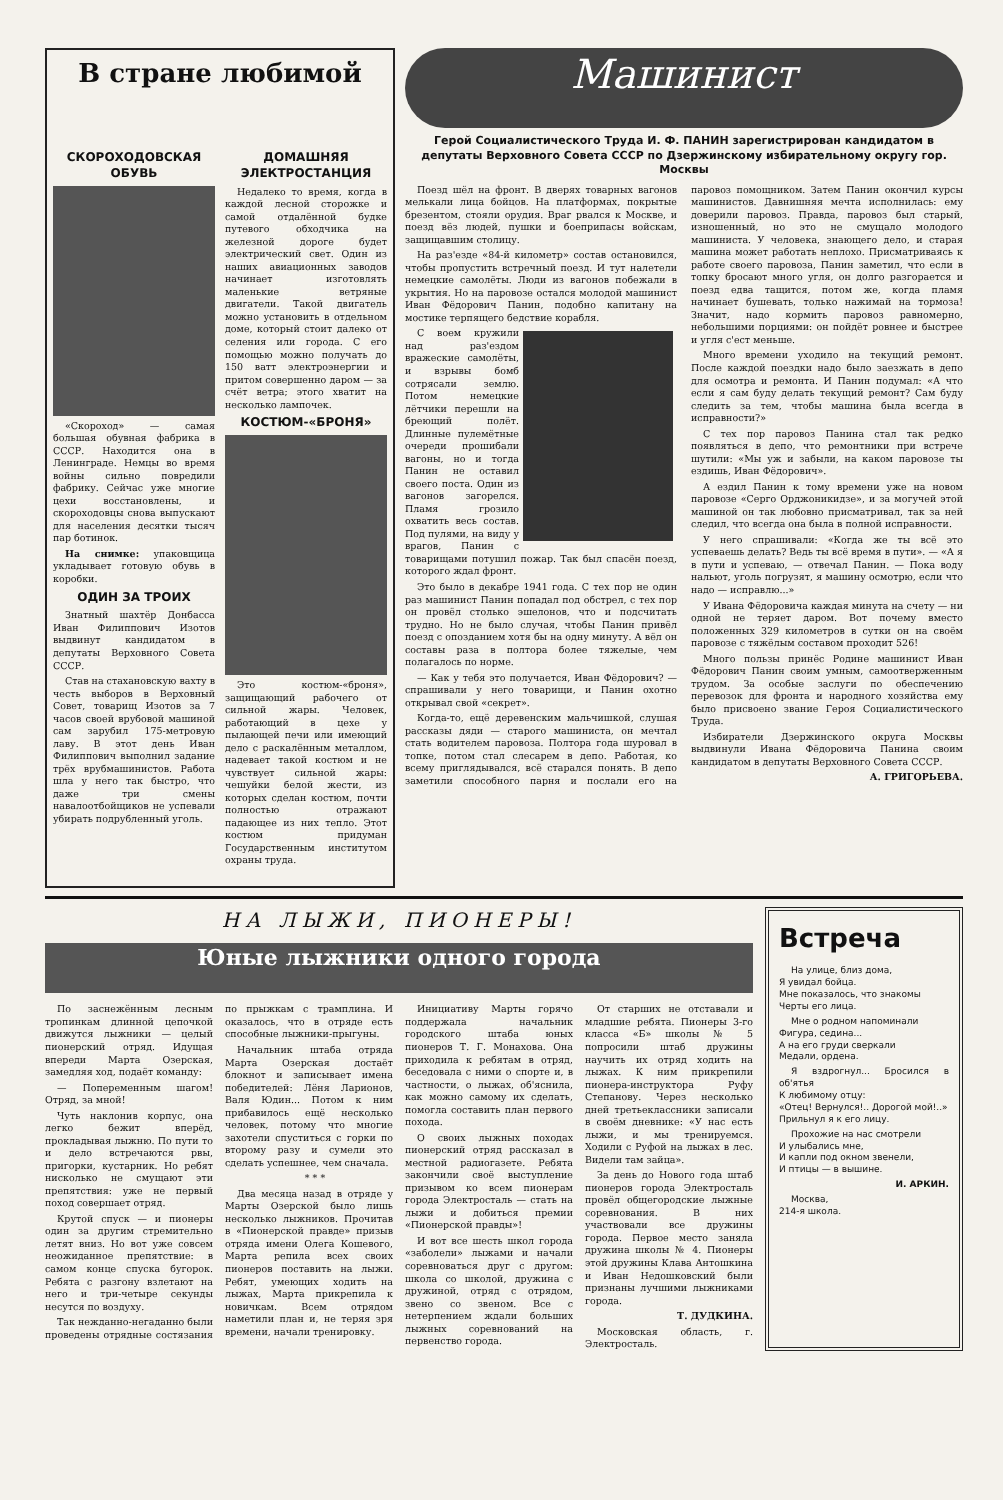В стране любимой
СКОРОХОДОВСКАЯ ОБУВЬ
«Скороход» — самая большая обувная фабрика в СССР. Находится она в Ленинграде. Немцы во время войны сильно повредили фабрику. Сейчас уже многие цехи восстановлены, и скороходовцы снова выпускают для населения десятки тысяч пар ботинок.
На снимке: упаковщица укладывает готовую обувь в коробки.
ОДИН ЗА ТРОИХ
Знатный шахтёр Донбасса Иван Филиппович Изотов выдвинут кандидатом в депутаты Верховного Совета СССР.
Став на стахановскую вахту в честь выборов в Верховный Совет, товарищ Изотов за 7 часов своей врубовой машиной сам зарубил 175-метровую лаву. В этот день Иван Филиппович выполнил задание трёх врубмашинистов. Работа шла у него так быстро, что даже три смены навалоотбойщиков не успевали убирать подрубленный уголь.
ДОМАШНЯЯ ЭЛЕКТРОСТАНЦИЯ
Недалеко то время, когда в каждой лесной сторожке и самой отдалённой будке путевого обходчика на железной дороге будет электрический свет. Один из наших авиационных заводов начинает изготовлять маленькие ветряные двигатели. Такой двигатель можно установить в отдельном доме, который стоит далеко от селения или города. С его помощью можно получать до 150 ватт электроэнергии и притом совершенно даром — за счёт ветра; этого хватит на несколько лампочек.
КОСТЮМ-«БРОНЯ»
Это костюм-«броня», защищающий рабочего от сильной жары. Человек, работающий в цехе у пылающей печи или имеющий дело с раскалённым металлом, надевает такой костюм и не чувствует сильной жары: чешуйки белой жести, из которых сделан костюм, почти полностью отражают падающее из них тепло. Этот костюм придуман Государственным институтом охраны труда.
Машинист
Герой Социалистического Труда И. Ф. ПАНИН зарегистрирован кандидатом в депутаты Верховного Совета СССР по Дзержинскому избирательному округу гор. Москвы
Поезд шёл на фронт. В дверях товарных вагонов мелькали лица бойцов. На платформах, покрытые брезентом, стояли орудия. Враг рвался к Москве, и поезд вёз людей, пушки и боеприпасы войскам, защищавшим столицу.
На раз'езде «84-й километр» состав остановился, чтобы пропустить встречный поезд. И тут налетели немецкие самолёты. Люди из вагонов побежали в укрытия. Но на паровозе остался молодой машинист Иван Фёдорович Панин, подобно капитану на мостике терпящего бедствие корабля.
С воем кружили над раз'ездом вражеские самолёты, и взрывы бомб сотрясали землю. Потом немецкие лётчики перешли на бреющий полёт. Длинные пулемётные очереди прошибали вагоны, но и тогда Панин не оставил своего поста. Один из вагонов загорелся. Пламя грозило охватить весь состав. Под пулями, на виду у врагов, Панин с товарищами потушил пожар. Так был спасён поезд, которого ждал фронт.
Это было в декабре 1941 года. С тех пор не один раз машинист Панин попадал под обстрел, с тех пор он провёл столько эшелонов, что и подсчитать трудно. Но не было случая, чтобы Панин привёл поезд с опозданием хотя бы на одну минуту. А вёл он составы раза в полтора более тяжелые, чем полагалось по норме.
— Как у тебя это получается, Иван Фёдорович? — спрашивали у него товарищи, и Панин охотно открывал свой «секрет».
Когда-то, ещё деревенским мальчишкой, слушая рассказы дяди — старого машиниста, он мечтал стать водителем паровоза. Полтора года шуровал в топке, потом стал слесарем в депо. Работая, ко всему приглядывался, всё старался понять. В депо заметили способного парня и послали его на паровоз помощником. Затем Панин окончил курсы машинистов. Давнишняя мечта исполнилась: ему доверили паровоз. Правда, паровоз был старый, изношенный, но это не смущало молодого машиниста. У человека, знающего дело, и старая машина может работать неплохо. Присматриваясь к работе своего паровоза, Панин заметил, что если в топку бросают много угля, он долго разгорается и поезд едва тащится, потом же, когда пламя начинает бушевать, только нажимай на тормоза! Значит, надо кормить паровоз равномерно, небольшими порциями: он пойдёт ровнее и быстрее и угля с'ест меньше.
Много времени уходило на текущий ремонт. После каждой поездки надо было заезжать в депо для осмотра и ремонта. И Панин подумал: «А что если я сам буду делать текущий ремонт? Сам буду следить за тем, чтобы машина была всегда в исправности?»
С тех пор паровоз Панина стал так редко появляться в депо, что ремонтники при встрече шутили: «Мы уж и забыли, на каком паровозе ты ездишь, Иван Фёдорович».
А ездил Панин к тому времени уже на новом паровозе «Серго Орджоникидзе», и за могучей этой машиной он так любовно присматривал, так за ней следил, что всегда она была в полной исправности.
У него спрашивали: «Когда же ты всё это успеваешь делать? Ведь ты всё время в пути». — «А я в пути и успеваю, — отвечал Панин. — Пока воду нальют, уголь погрузят, я машину осмотрю, если что надо — исправлю...»
У Ивана Фёдоровича каждая минута на счету — ни одной не теряет даром. Вот почему вместо положенных 329 километров в сутки он на своём паровозе с тяжёлым составом проходит 526!
Много пользы принёс Родине машинист Иван Фёдорович Панин своим умным, самоотверженным трудом. За особые заслуги по обеспечению перевозок для фронта и народного хозяйства ему было присвоено звание Героя Социалистического Труда.
Избиратели Дзержинского округа Москвы выдвинули Ивана Фёдоровича Панина своим кандидатом в депутаты Верховного Совета СССР.
А. ГРИГОРЬЕВА.
НА ЛЫЖИ, ПИОНЕРЫ!
Юные лыжники одного города
По заснежённым лесным тропинкам длинной цепочкой движутся лыжники — целый пионерский отряд. Идущая впереди Марта Озерская, замедляя ход, подаёт команду:
— Попеременным шагом! Отряд, за мной!
Чуть наклонив корпус, она легко бежит вперёд, прокладывая лыжню. По пути то и дело встречаются рвы, пригорки, кустарник. Но ребят нисколько не смущают эти препятствия: уже не первый поход совершает отряд.
Крутой спуск — и пионеры один за другим стремительно летят вниз. Но вот уже совсем неожиданное препятствие: в самом конце спуска бугорок. Ребята с разгону взлетают на него и три-четыре секунды несутся по воздуху.
Так нежданно-негаданно были проведены отрядные состязания по прыжкам с трамплина. И оказалось, что в отряде есть способные лыжники-прыгуны.
Начальник штаба отряда Марта Озерская достаёт блокнот и записывает имена победителей: Лёня Ларионов, Валя Юдин... Потом к ним прибавилось ещё несколько человек, потому что многие захотели спуститься с горки по второму разу и сумели это сделать успешнее, чем сначала.
* * *
Два месяца назад в отряде у Марты Озерской было лишь несколько лыжников. Прочитав в «Пионерской правде» призыв отряда имени Олега Кошевого, Марта репила всех своих пионеров поставить на лыжи. Ребят, умеющих ходить на лыжах, Марта прикрепила к новичкам. Всем отрядом наметили план и, не теряя зря времени, начали тренировку.
Инициативу Марты горячо поддержала начальник городского штаба юных пионеров Т. Г. Монахова. Она приходила к ребятам в отряд, беседовала с ними о спорте и, в частности, о лыжах, об'яснила, как можно самому их сделать, помогла составить план первого похода.
О своих лыжных походах пионерский отряд рассказал в местной радиогазете. Ребята закончили своё выступление призывом ко всем пионерам города Электросталь — стать на лыжи и добиться премии «Пионерской правды»!
И вот все шесть школ города «заболели» лыжами и начали соревноваться друг с другом: школа со школой, дружина с дружиной, отряд с отрядом, звено со звеном. Все с нетерпением ждали больших лыжных соревнований на первенство города.
От старших не отставали и младшие ребята. Пионеры 3-го класса «Б» школы № 5 попросили штаб дружины научить их отряд ходить на лыжах. К ним прикрепили пионера-инструктора Руфу Степанову. Через несколько дней третьеклассники записали в своём дневнике: «У нас есть лыжи, и мы тренируемся. Ходили с Руфой на лыжах в лес. Видели там зайца».
За день до Нового года штаб пионеров города Электросталь провёл общегородские лыжные соревнования. В них участвовали все дружины города. Первое место заняла дружина школы № 4. Пионеры этой дружины Клава Антошкина и Иван Недошковский были признаны лучшими лыжниками города.
Т. ДУДКИНА.
Московская область, г. Электросталь.
Встреча
На улице, близ дома,
Я увидал бойца.
Мне показалось, что знакомы
Черты его лица.
Мне о родном напоминали
Фигура, седина...
А на его груди сверкали
Медали, ордена.
Я вздрогнул... Бросился в об'ятья
К любимому отцу:
«Отец! Вернулся!.. Дорогой мой!..»
Прильнул я к его лицу.
Прохожие на нас смотрели
И улыбались мне,
И капли под окном звенели,
И птицы — в вышине.
И. АРКИН.
Москва,
214-я школа.